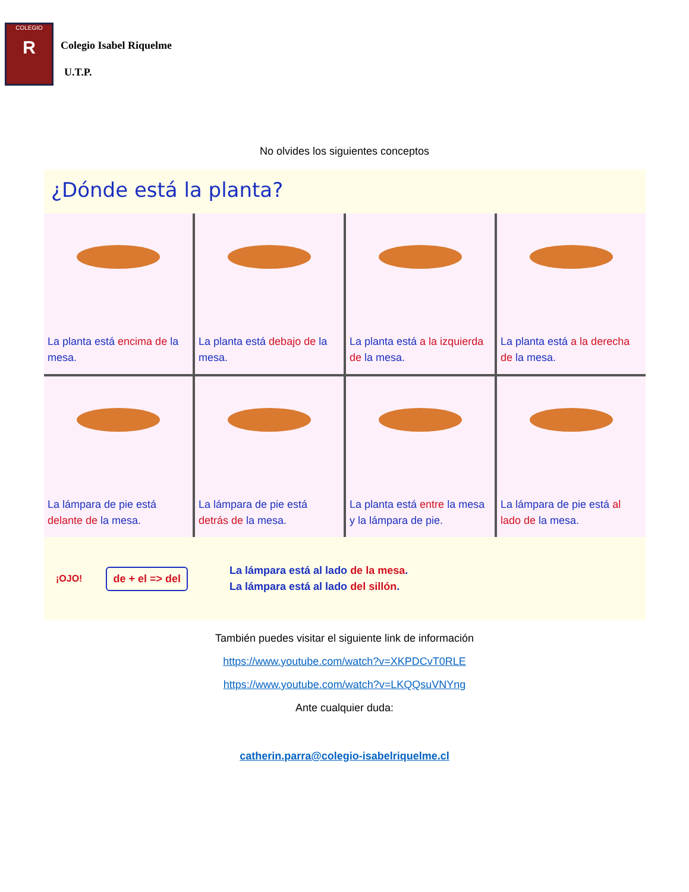COLEGIO
R
Colegio Isabel Riquelme
U.T.P.
No olvides los siguientes conceptos
¿Dónde está la planta?
La planta está encima de la mesa.
La planta está debajo de la mesa.
La planta está a la izquierda de la mesa.
La planta está a la derecha de la mesa.
La lámpara de pie está delante de la mesa.
La lámpara de pie está detrás de la mesa.
La planta está entre la mesa y la lámpara de pie.
La lámpara de pie está al lado de la mesa.
¡OJO!
de + el => del
La lámpara está al lado de la mesa.
La lámpara está al lado del sillón.
También puedes visitar el siguiente link de información
https://www.youtube.com/watch?v=XKPDCvT0RLE
https://www.youtube.com/watch?v=LKQQsuVNYng
Ante cualquier duda:
catherin.parra@colegio-isabelriquelme.cl